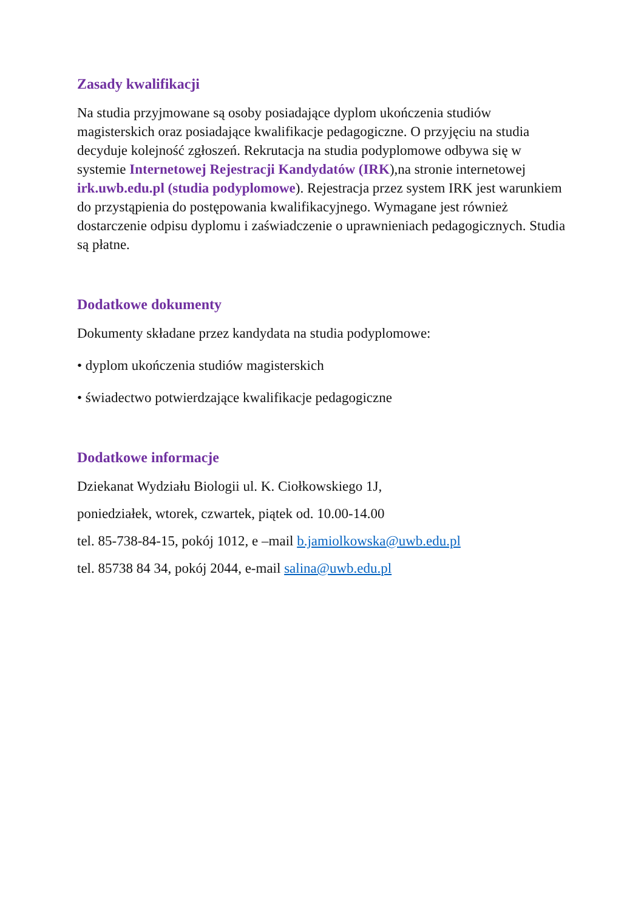Zasady kwalifikacji
Na studia przyjmowane są osoby posiadające dyplom ukończenia studiów magisterskich oraz posiadające kwalifikacje pedagogiczne. O przyjęciu na studia decyduje kolejność zgłoszeń. Rekrutacja na studia podyplomowe odbywa się w systemie Internetowej Rejestracji Kandydatów (IRK),na stronie internetowej irk.uwb.edu.pl (studia podyplomowe). Rejestracja przez system IRK jest warunkiem do przystąpienia do postępowania kwalifikacyjnego. Wymagane jest również dostarczenie odpisu dyplomu i zaświadczenie o uprawnieniach pedagogicznych. Studia są płatne.
Dodatkowe dokumenty
Dokumenty składane przez kandydata na studia podyplomowe:
• dyplom ukończenia studiów magisterskich
• świadectwo potwierdzające kwalifikacje pedagogiczne
Dodatkowe informacje
Dziekanat Wydziału Biologii ul. K. Ciołkowskiego 1J,
poniedziałek, wtorek, czwartek, piątek od. 10.00-14.00
tel. 85-738-84-15, pokój 1012, e –mail b.jamiolkowska@uwb.edu.pl
tel. 85738 84 34, pokój 2044, e-mail salina@uwb.edu.pl